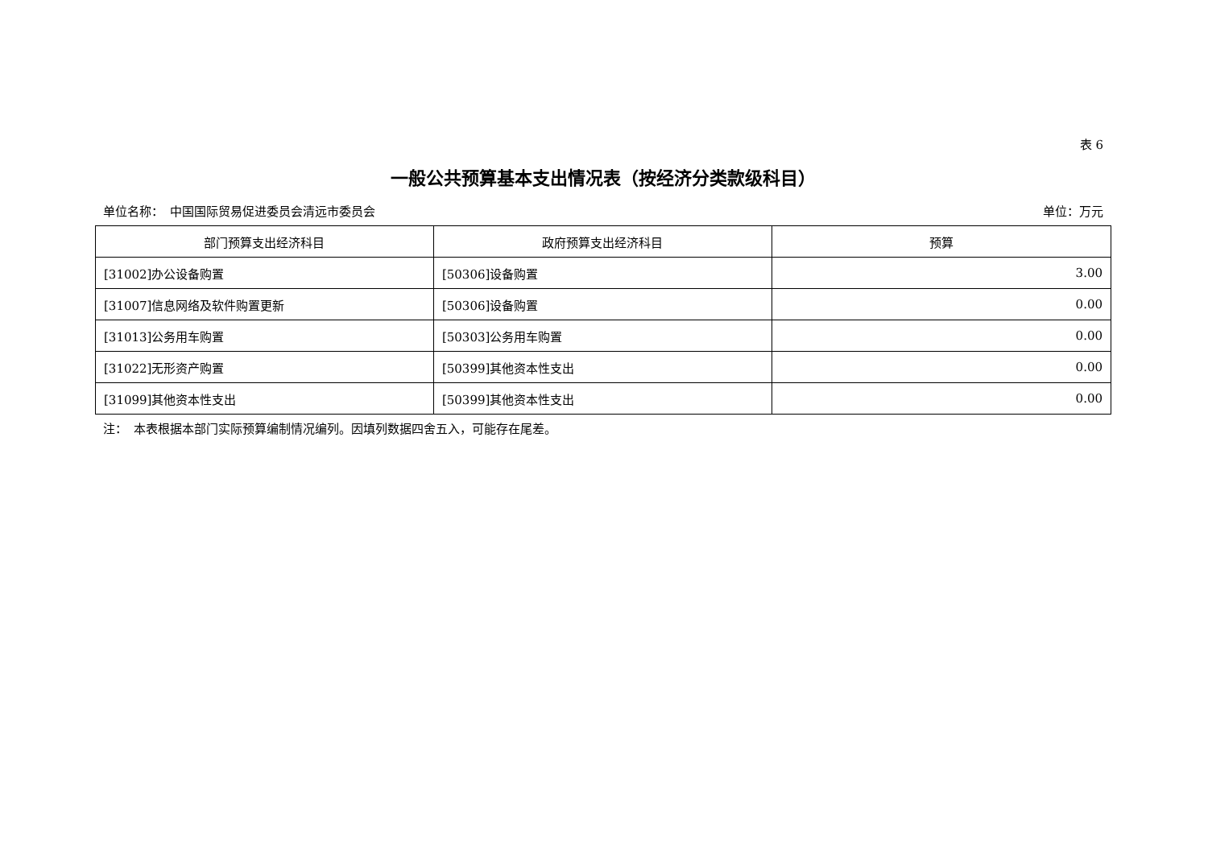表 6
一般公共预算基本支出情况表（按经济分类款级科目）
单位名称：　中国国际贸易促进委员会清远市委员会 单位：万元
| 部门预算支出经济科目 | 政府预算支出经济科目 | 预算 |
| --- | --- | --- |
| [31002]办公设备购置 | [50306]设备购置 | 3.00 |
| [31007]信息网络及软件购置更新 | [50306]设备购置 | 0.00 |
| [31013]公务用车购置 | [50303]公务用车购置 | 0.00 |
| [31022]无形资产购置 | [50399]其他资本性支出 | 0.00 |
| [31099]其他资本性支出 | [50399]其他资本性支出 | 0.00 |
注：　本表根据本部门实际预算编制情况编列。因填列数据四舍五入，可能存在尾差。